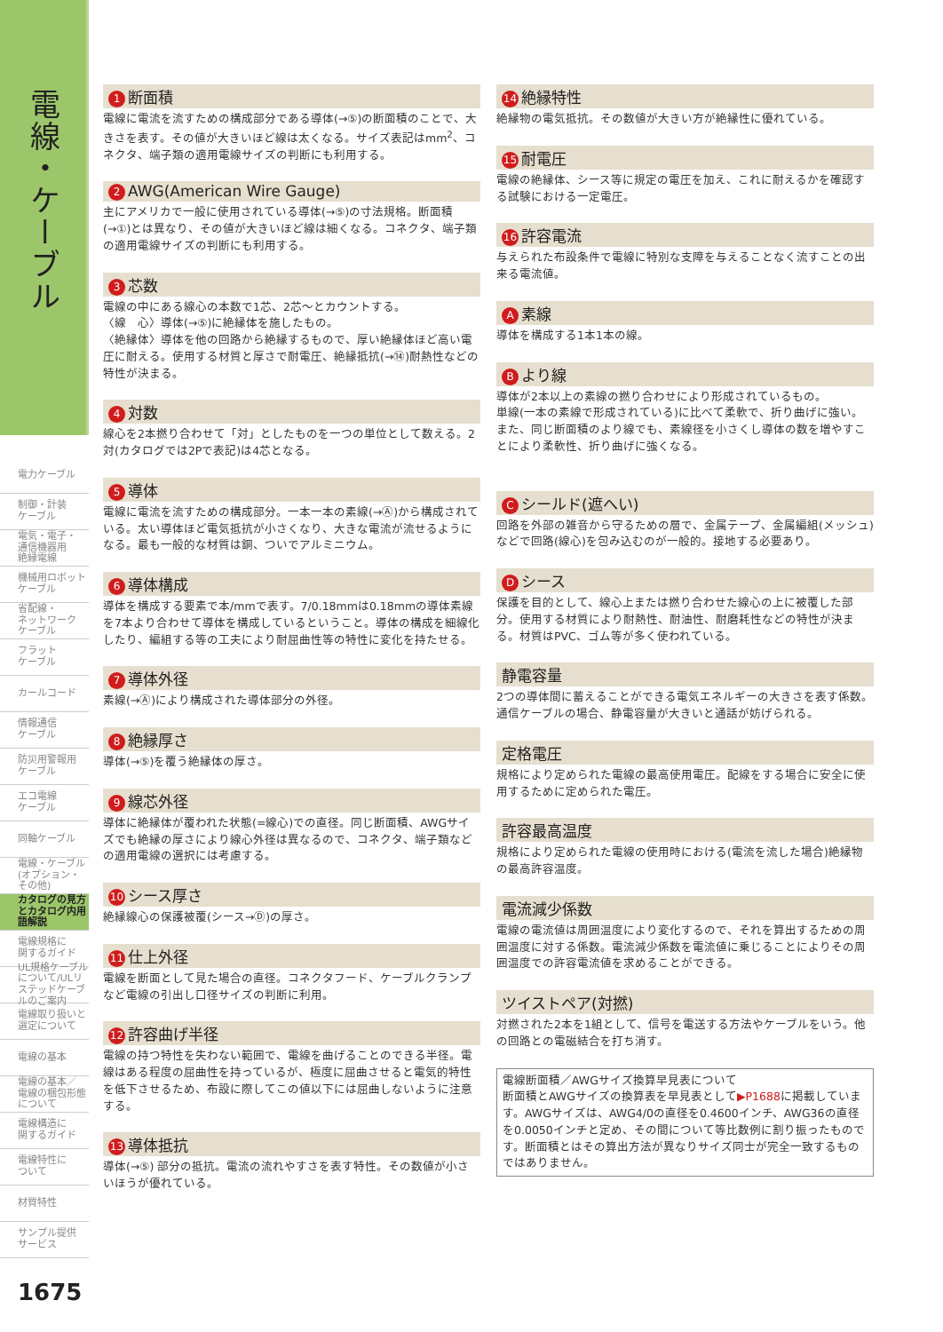電線・ケーブル
電力ケーブル
制御・計装
ケーブル
電気・電子・
通信機器用
絶縁電線
機械用ロボット
ケーブル
省配線・
ネットワーク
ケーブル
フラット
ケーブル
カールコード
情報通信
ケーブル
防災用警報用
ケーブル
エコ電線
ケーブル
同軸ケーブル
電線・ケーブル
(オプション・
その他)
カタログの見方
とカタログ内用
語解説
電線規格に
関するガイド
UL規格ケーブルについて/ULリステッドケーブルのご案内
電線取り扱いと
選定について
電線の基本
電線の基本／
電線の梱包形態
について
電線構造に
関するガイド
電線特性に
ついて
材質特性
サンプル提供
サービス
1675
1 断面積
電線に電流を流すための構成部分である導体(→⑤)の断面積のことで、大きさを表す。その値が大きいほど線は太くなる。サイズ表記はmm<sup>2</sup>、コネクタ、端子類の適用電線サイズの判断にも利用する。
2 AWG(American Wire Gauge)
主にアメリカで一般に使用されている導体(→⑤)の寸法規格。断面積(→①)とは異なり、その値が大きいほど線は細くなる。コネクタ、端子類の適用電線サイズの判断にも利用する。
3 芯数
電線の中にある線心の本数で1芯、2芯〜とカウントする。
〈線　心〉導体(→⑤)に絶縁体を施したもの。
〈絶縁体〉導体を他の回路から絶縁するもので、厚い絶縁体ほど高い電圧に耐える。使用する材質と厚さで耐電圧、絶縁抵抗(→⑭)耐熱性などの特性が決まる。
4 対数
線心を2本撚り合わせて「対」としたものを一つの単位として数える。2対(カタログでは2Pで表記)は4芯となる。
5 導体
電線に電流を流すための構成部分。一本一本の素線(→Ⓐ)から構成されている。太い導体ほど電気抵抗が小さくなり、大きな電流が流せるようになる。最も一般的な材質は銅、ついでアルミニウム。
6 導体構成
導体を構成する要素で本/mmで表す。7/0.18mmは0.18mmの導体素線を7本より合わせて導体を構成しているということ。導体の構成を細線化したり、編組する等の工夫により耐屈曲性等の特性に変化を持たせる。
7 導体外径
素線(→Ⓐ)により構成された導体部分の外径。
8 絶縁厚さ
導体(→⑤)を覆う絶縁体の厚さ。
9 線芯外径
導体に絶縁体が覆われた状態(=線心)での直径。同じ断面積、AWGサイズでも絶縁の厚さにより線心外径は異なるので、コネクタ、端子類などの適用電線の選択には考慮する。
10 シース厚さ
絶縁線心の保護被覆(シース→Ⓓ)の厚さ。
11 仕上外径
電線を断面として見た場合の直径。コネクタフード、ケーブルクランプなど電線の引出し口径サイズの判断に利用。
12 許容曲げ半径
電線の持つ特性を失わない範囲で、電線を曲げることのできる半径。電線はある程度の屈曲性を持っているが、極度に屈曲させると電気的特性を低下させるため、布設に際してこの値以下には屈曲しないように注意する。
13 導体抵抗
導体(→⑤) 部分の抵抗。電流の流れやすさを表す特性。その数値が小さいほうが優れている。
14 絶縁特性
絶縁物の電気抵抗。その数値が大きい方が絶縁性に優れている。
15 耐電圧
電線の絶縁体、シース等に規定の電圧を加え、これに耐えるかを確認する試験における一定電圧。
16 許容電流
与えられた布設条件で電線に特別な支障を与えることなく流すことの出来る電流値。
A素線
導体を構成する1本1本の線。
Bより線
導体が2本以上の素線の撚り合わせにより形成されているもの。
単線(一本の素線で形成されている)に比べて柔軟で、折り曲げに強い。また、同じ断面積のより線でも、素線径を小さくし導体の数を増やすことにより柔軟性、折り曲げに強くなる。
Cシールド(遮へい)
回路を外部の雑音から守るための層で、金属テープ、金属編組(メッシュ)などで回路(線心)を包み込むのが一般的。接地する必要あり。
Dシース
保護を目的として、線心上または撚り合わせた線心の上に被覆した部分。使用する材質により耐熱性、耐油性、耐磨耗性などの特性が決まる。材質はPVC、ゴム等が多く使われている。
静電容量
2つの導体間に蓄えることができる電気エネルギーの大きさを表す係数。通信ケーブルの場合、静電容量が大きいと通話が妨げられる。
定格電圧
規格により定められた電線の最高使用電圧。配線をする場合に安全に使用するために定められた電圧。
許容最高温度
規格により定められた電線の使用時における(電流を流した場合)絶縁物の最高許容温度。
電流減少係数
電線の電流値は周囲温度により変化するので、それを算出するための周囲温度に対する係数。電流減少係数を電流値に乗じることによりその周囲温度での許容電流値を求めることができる。
ツイストペア(対撚)
対撚された2本を1組として、信号を電送する方法やケーブルをいう。他の回路との電磁結合を打ち消す。
電線断面積／AWGサイズ換算早見表について
断面積とAWGサイズの換算表を早見表として▶P1688に掲載しています。AWGサイズは、AWG4/0の直径を0.4600インチ、AWG36の直径を0.0050インチと定め、その間について等比数例に割り振ったものです。断面積とはその算出方法が異なりサイズ同士が完全一致するものではありません。